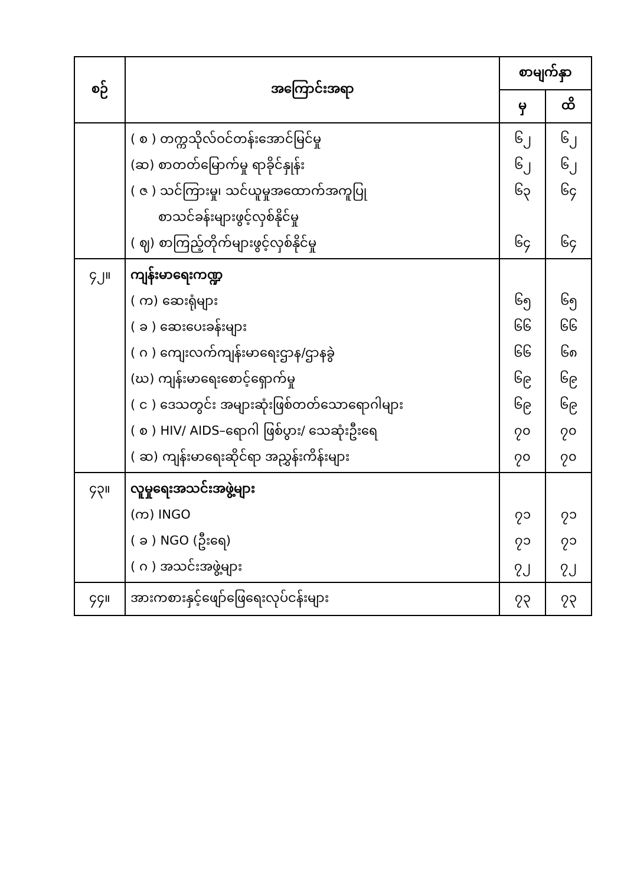| စဉ် | အကြောင်းအရာ | စာမျက်နှာ | |
| --- | --- | --- | --- |
| | | မှ | ထိ |
| | ( စ ) တက္ကသိုလ်ဝင်တန်းအောင်မြင်မှု (ဆ) စာတတ်မြောက်မှု ရာခိုင်နှုန်း ( ဇ ) သင်ကြားမှု၊ သင်ယူမှုအထောက်အကူပြု စာသင်ခန်းများဖွင့်လှစ်နိုင်မှု ( ဈ) စာကြည့်တိုက်များဖွင့်လှစ်နိုင်မှု | ၆၂ ၆၂ ၆၃ ၆၄ | ၆၂ ၆၂ ၆၄ ၆၄ |
| ၄၂။ | ကျန်းမာရေးကဏ္ဍ ( က) ဆေးရုံများ ( ခ ) ဆေးပေးခန်းများ ( ဂ ) ကျေးလက်ကျန်းမာရေးဌာန/ဌာနခွဲ (ဃ) ကျန်းမာရေးစောင့်ရှောက်မှု ( င ) ဒေသတွင်း အများဆုံးဖြစ်တတ်သောရောဂါများ ( စ ) HIV/ AIDS–ရောဂါ ဖြစ်ပွား/ သေဆုံးဦးရေ ( ဆ) ကျန်းမာရေးဆိုင်ရာ အညွှန်းကိန်းများ | ၆၅ ၆၆ ၆၆ ၆၉ ၆၉ ၇၀ ၇၀ | ၆၅ ၆၆ ၆၈ ၆၉ ၆၉ ၇၀ ၇၀ |
| ၄၃။ | လူမှုရေးအသင်းအဖွဲ့များ (က) INGO ( ခ ) NGO (ဦးရေ) ( ဂ ) အသင်းအဖွဲ့များ | ၇၁ ၇၁ ၇၂ | ၇၁ ၇၁ ၇၂ |
| ၄၄။ | အားကစားနှင့်ဖျော်ဖြေရေးလုပ်ငန်းများ | ၇၃ | ၇၃ |